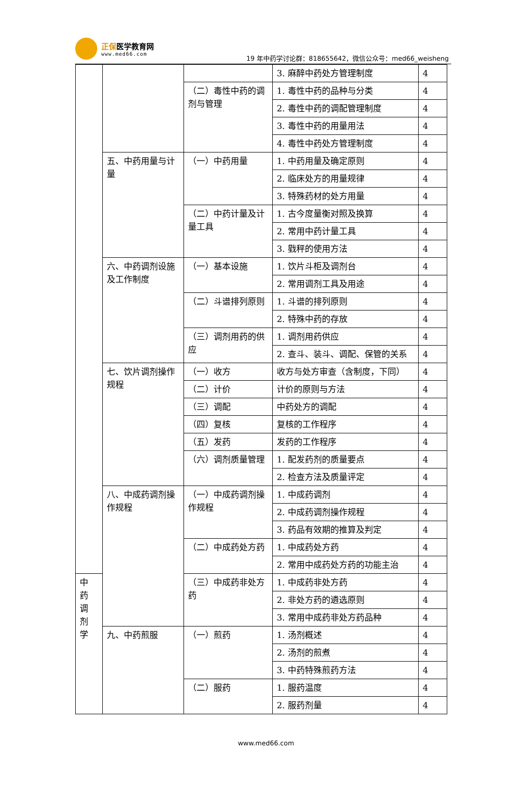正保医学教育网
www.med66.com
19 年中药学讨论群：818655642，微信公众号：med66_weisheng
| | | | 3. 麻醉中药处方管理制度 | 4 |
| | | （二）毒性中药的调剂与管理 | 1. 毒性中药的品种与分类 | 4 |
| | | | 2. 毒性中药的调配管理制度 | 4 |
| | | | 3. 毒性中药的用量用法 | 4 |
| | | | 4. 毒性中药处方管理制度 | 4 |
| | 五、中药用量与计量 | （一）中药用量 | 1. 中药用量及确定原则 | 4 |
| | | | 2. 临床处方的用量规律 | 4 |
| | | | 3. 特殊药材的处方用量 | 4 |
| | | （二）中药计量及计量工具 | 1. 古今度量衡对照及换算 | 4 |
| | | | 2. 常用中药计量工具 | 4 |
| | | | 3. 戥秤的使用方法 | 4 |
| | 六、中药调剂设施及工作制度 | （一）基本设施 | 1. 饮片斗柜及调剂台 | 4 |
| | | | 2. 常用调剂工具及用途 | 4 |
| | | （二）斗谱排列原则 | 1. 斗谱的排列原则 | 4 |
| | | | 2. 特殊中药的存放 | 4 |
| | | （三）调剂用药的供应 | 1. 调剂用药供应 | 4 |
| | | | 2. 查斗、装斗、调配、保管的关系 | 4 |
| | 七、饮片调剂操作规程 | （一）收方 | 收方与处方审查（含制度，下同） | 4 |
| | | （二）计价 | 计价的原则与方法 | 4 |
| | | （三）调配 | 中药处方的调配 | 4 |
| | | （四）复核 | 复核的工作程序 | 4 |
| | | （五）发药 | 发药的工作程序 | 4 |
| | | （六）调剂质量管理 | 1. 配发药剂的质量要点 | 4 |
| | | | 2. 检查方法及质量评定 | 4 |
| | 八、中成药调剂操作规程 | （一）中成药调剂操作规程 | 1. 中成药调剂 | 4 |
| | | | 2. 中成药调剂操作规程 | 4 |
| | | | 3. 药品有效期的推算及判定 | 4 |
| | | （二）中成药处方药 | 1. 中成药处方药 | 4 |
| | | | 2. 常用中成药处方药的功能主治 | 4 |
| 中 药 调 剂 学 | | （三）中成药非处方药 | 1. 中成药非处方药 | 4 |
| | | | 2. 非处方药的遴选原则 | 4 |
| | | | 3. 常用中成药非处方药品种 | 4 |
| | 九、中药煎服 | （一）煎药 | 1. 汤剂概述 | 4 |
| | | | 2. 汤剂的煎煮 | 4 |
| | | | 3. 中药特殊煎药方法 | 4 |
| | | （二）服药 | 1. 服药温度 | 4 |
| | | | 2. 服药剂量 | 4 |
www.med66.com